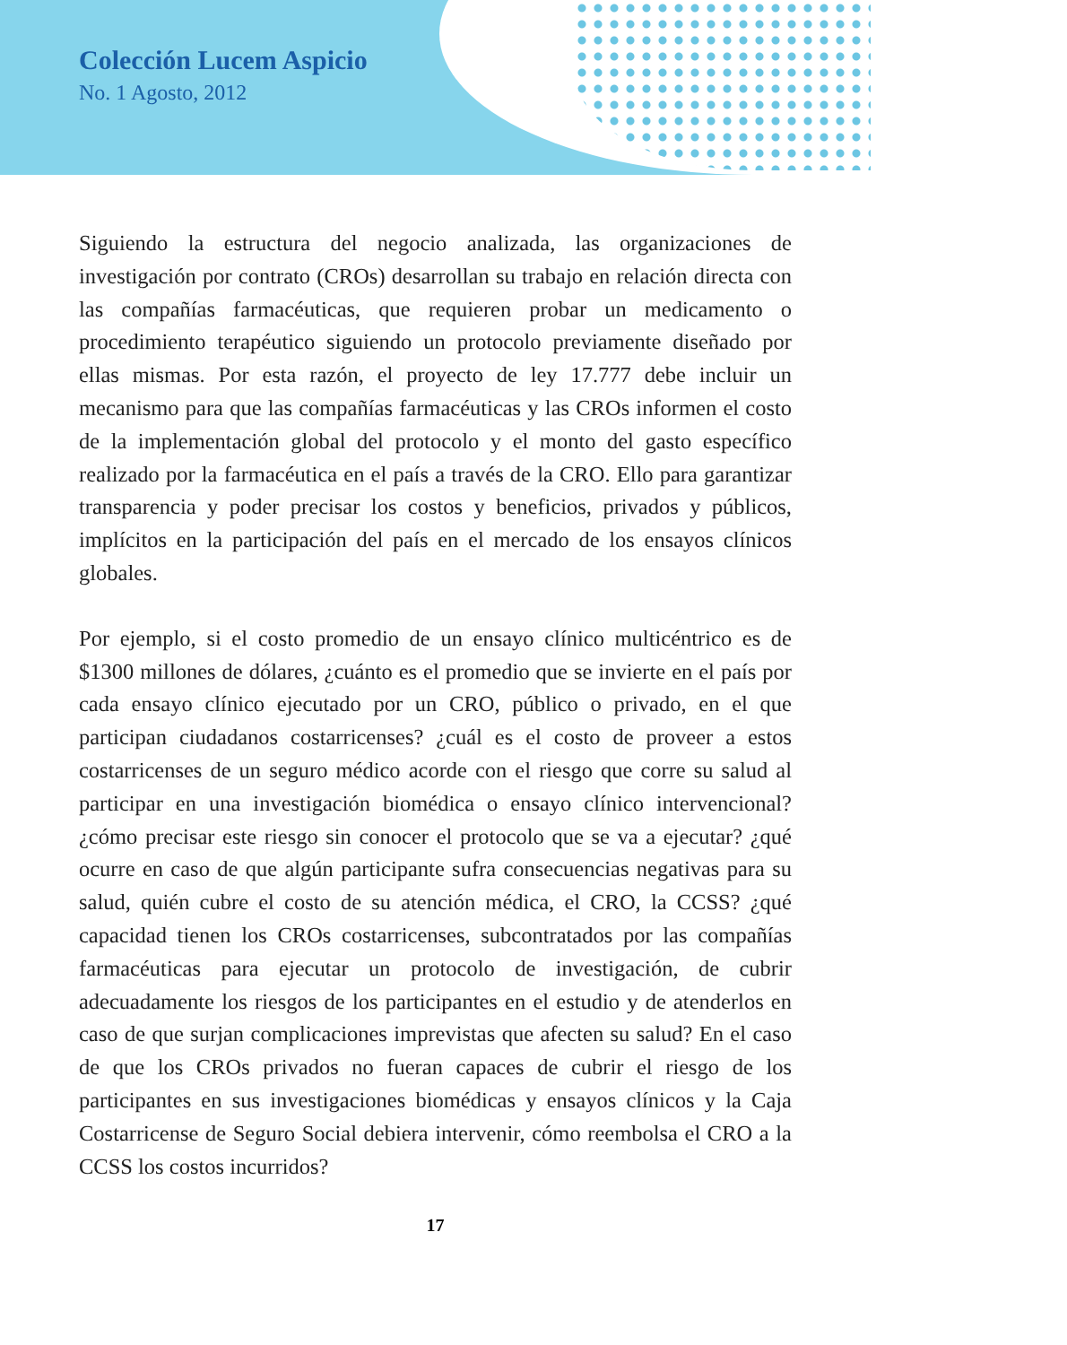Colección Lucem Aspicio
No. 1 Agosto, 2012
Siguiendo la estructura del negocio analizada, las organizaciones de investigación por contrato (CROs) desarrollan su trabajo en relación directa con las compañías farmacéuticas, que requieren probar un medicamento o procedimiento terapéutico siguiendo un protocolo previamente diseñado por ellas mismas. Por esta razón, el proyecto de ley 17.777 debe incluir un mecanismo para que las compañías farmacéuticas y las CROs informen el costo de la implementación global del protocolo y el monto del gasto específico realizado por la farmacéutica en el país a través de la CRO. Ello para garantizar transparencia y poder precisar los costos y beneficios, privados y públicos, implícitos en la participación del país en el mercado de los ensayos clínicos globales.
Por ejemplo, si el costo promedio de un ensayo clínico multicéntrico es de $1300 millones de dólares, ¿cuánto es el promedio que se invierte en el país por cada ensayo clínico ejecutado por un CRO, público o privado, en el que participan ciudadanos costarricenses? ¿cuál es el costo de proveer a estos costarricenses de un seguro médico acorde con el riesgo que corre su salud al participar en una investigación biomédica o ensayo clínico intervencional? ¿cómo precisar este riesgo sin conocer el protocolo que se va a ejecutar? ¿qué ocurre en caso de que algún participante sufra consecuencias negativas para su salud, quién cubre el costo de su atención médica, el CRO, la CCSS? ¿qué capacidad tienen los CROs costarricenses, subcontratados por las compañías farmacéuticas para ejecutar un protocolo de investigación, de cubrir adecuadamente los riesgos de los participantes en el estudio y de atenderlos en caso de que surjan complicaciones imprevistas que afecten su salud? En el caso de que los CROs privados no fueran capaces de cubrir el riesgo de los participantes en sus investigaciones biomédicas y ensayos clínicos y la Caja Costarricense de Seguro Social debiera intervenir, cómo reembolsa el CRO a la CCSS los costos incurridos?
17